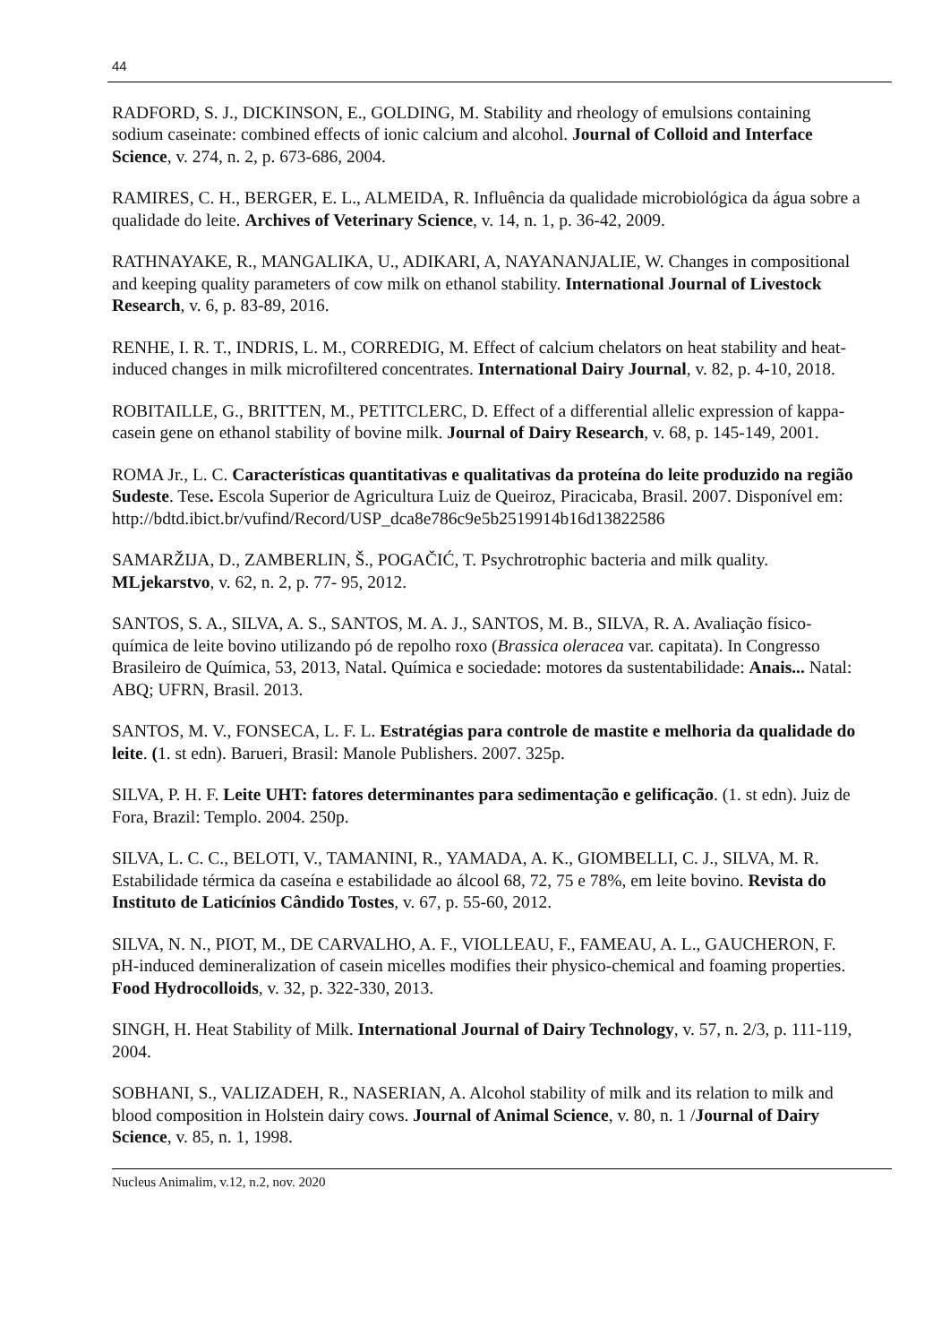44
RADFORD, S. J., DICKINSON, E., GOLDING, M. Stability and rheology of emulsions containing sodium caseinate: combined effects of ionic calcium and alcohol. Journal of Colloid and Interface Science, v. 274, n. 2, p. 673-686, 2004.
RAMIRES, C. H., BERGER, E. L., ALMEIDA, R. Influência da qualidade microbiológica da água sobre a qualidade do leite. Archives of Veterinary Science, v. 14, n. 1, p. 36-42, 2009.
RATHNAYAKE, R., MANGALIKA, U., ADIKARI, A, NAYANANJALIE, W. Changes in compositional and keeping quality parameters of cow milk on ethanol stability. International Journal of Livestock Research, v. 6, p. 83-89, 2016.
RENHE, I. R. T., INDRIS, L. M., CORREDIG, M. Effect of calcium chelators on heat stability and heat-induced changes in milk microfiltered concentrates. International Dairy Journal, v. 82, p. 4-10, 2018.
ROBITAILLE, G., BRITTEN, M., PETITCLERC, D. Effect of a differential allelic expression of kappa-casein gene on ethanol stability of bovine milk. Journal of Dairy Research, v. 68, p. 145-149, 2001.
ROMA Jr., L. C. Características quantitativas e qualitativas da proteína do leite produzido na região Sudeste. Tese. Escola Superior de Agricultura Luiz de Queiroz, Piracicaba, Brasil. 2007. Disponível em:
http://bdtd.ibict.br/vufind/Record/USP_dca8e786c9e5b2519914b16d13822586
SAMARŽIJA, D., ZAMBERLIN, Š., POGAČIĆ, T. Psychrotrophic bacteria and milk quality. MLjekarstvo, v. 62, n. 2, p. 77- 95, 2012.
SANTOS, S. A., SILVA, A. S., SANTOS, M. A. J., SANTOS, M. B., SILVA, R. A. Avaliação físico-química de leite bovino utilizando pó de repolho roxo (Brassica oleracea var. capitata). In Congresso Brasileiro de Química, 53, 2013, Natal. Química e sociedade: motores da sustentabilidade: Anais... Natal: ABQ; UFRN, Brasil. 2013.
SANTOS, M. V., FONSECA, L. F. L. Estratégias para controle de mastite e melhoria da qualidade do leite. (1. st edn). Barueri, Brasil: Manole Publishers. 2007. 325p.
SILVA, P. H. F. Leite UHT: fatores determinantes para sedimentação e gelificação. (1. st edn). Juiz de Fora, Brazil: Templo. 2004. 250p.
SILVA, L. C. C., BELOTI, V., TAMANINI, R., YAMADA, A. K., GIOMBELLI, C. J., SILVA, M. R. Estabilidade térmica da caseína e estabilidade ao álcool 68, 72, 75 e 78%, em leite bovino. Revista do Instituto de Laticínios Cândido Tostes, v. 67, p. 55-60, 2012.
SILVA, N. N., PIOT, M., DE CARVALHO, A. F., VIOLLEAU, F., FAMEAU, A. L., GAUCHERON, F. pH-induced demineralization of casein micelles modifies their physico-chemical and foaming properties. Food Hydrocolloids, v. 32, p. 322-330, 2013.
SINGH, H. Heat Stability of Milk. International Journal of Dairy Technology, v. 57, n. 2/3, p. 111-119, 2004.
SOBHANI, S., VALIZADEH, R., NASERIAN, A. Alcohol stability of milk and its relation to milk and blood composition in Holstein dairy cows. Journal of Animal Science, v. 80, n. 1 /Journal of Dairy Science, v. 85, n. 1, 1998.
Nucleus Animalim, v.12, n.2, nov. 2020